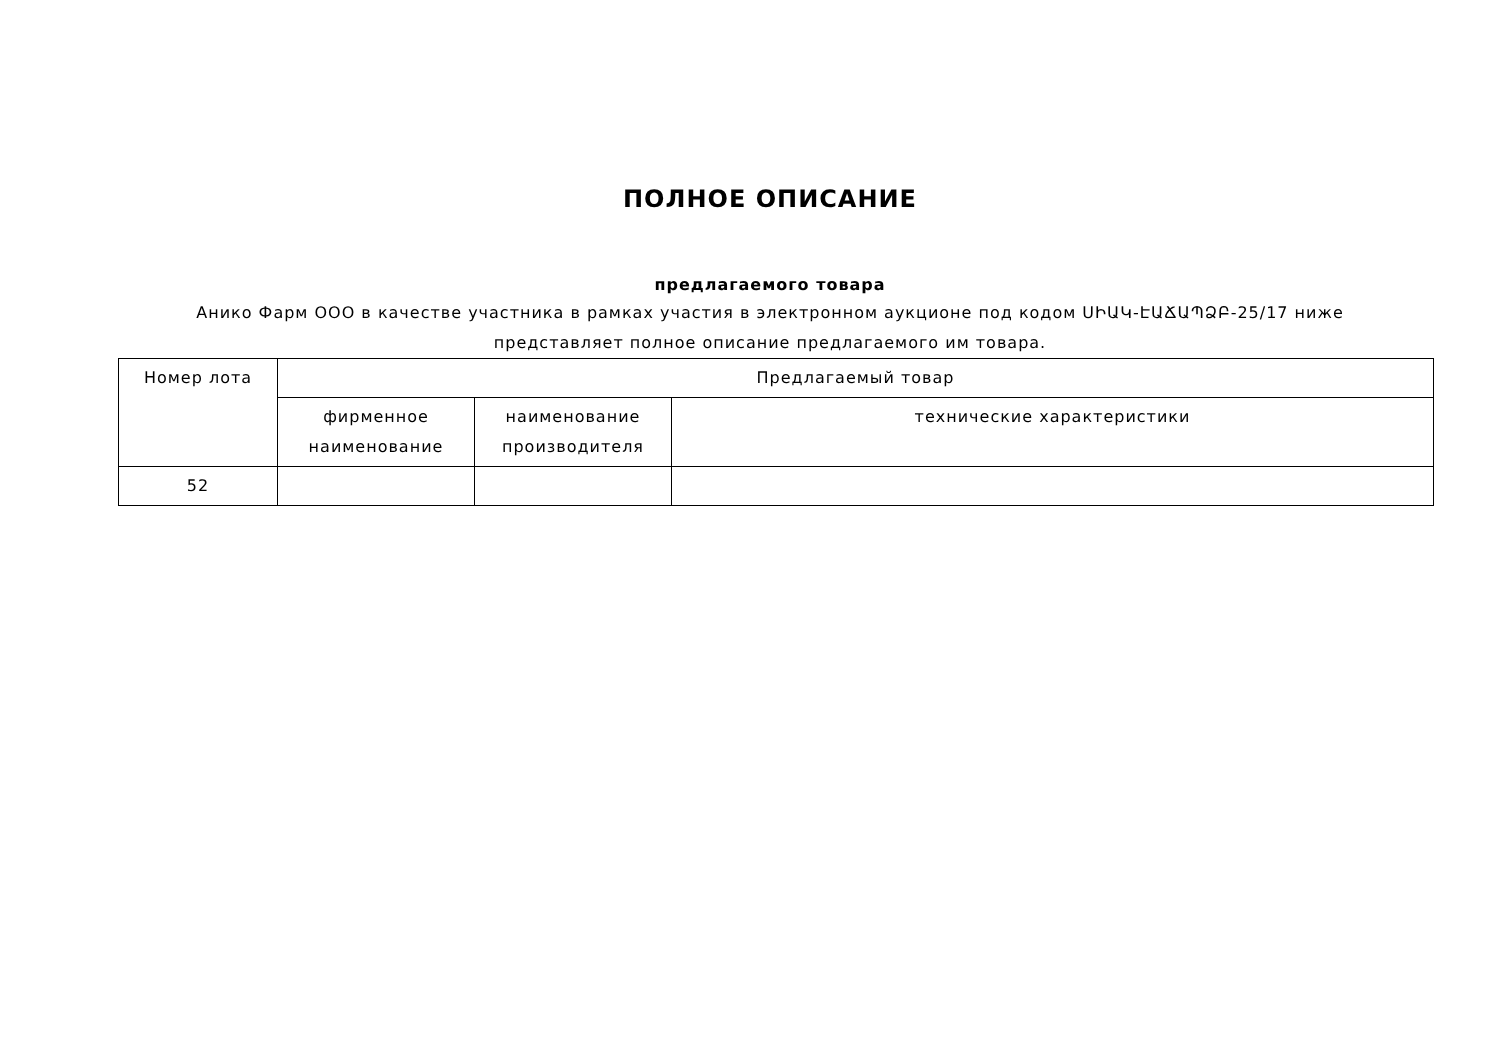ПОЛНОЕ ОПИСАНИЕ
предлагаемого товара
Анико Фарм ООО в качестве участника в рамках участия в электронном аукционе под кодом ՍԻԱԿ-ԷԱՃԱՊՁԲ-25/17 ниже представляет полное описание предлагаемого им товара.
| Номер лота | Предлагаемый товар | | |
| --- | --- | --- | --- |
| | фирменное наименование | наименование производителя | технические характеристики |
| 52 | | | |